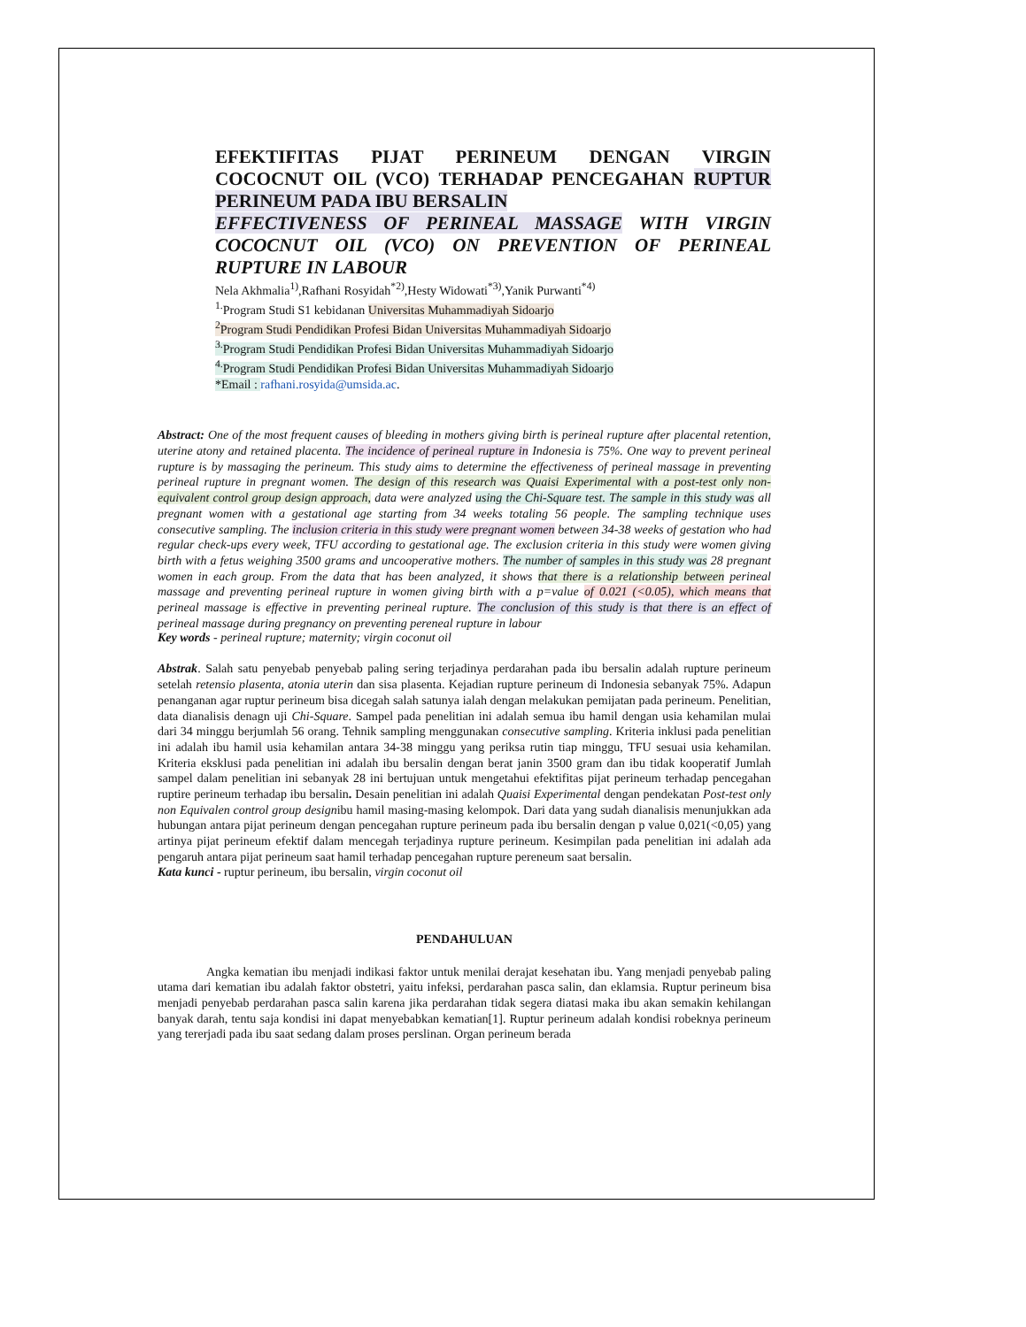EFEKTIFITAS PIJAT PERINEUM DENGAN VIRGIN COCOCNUT OIL (VCO) TERHADAP PENCEGAHAN RUPTUR PERINEUM PADA IBU BERSALIN
EFFECTIVENESS OF PERINEAL MASSAGE WITH VIRGIN COCOCNUT OIL (VCO) ON PREVENTION OF PERINEAL RUPTURE IN LABOUR
Nela Akhmalia<sup>1)</sup>,Rafhani Rosyidah<sup>*2)</sup>,Hesty Widowati<sup>*3)</sup>,Yanik Purwanti<sup>*4)</sup>
<sup>1.</sup> Program Studi S1 kebidanan Universitas Muhammadiyah Sidoarjo
<sup>2</sup> Program Studi Pendidikan Profesi Bidan Universitas Muhammadiyah Sidoarjo
<sup>3.</sup> Program Studi Pendidikan Profesi Bidan Universitas Muhammadiyah Sidoarjo
<sup>4.</sup> Program Studi Pendidikan Profesi Bidan Universitas Muhammadiyah Sidoarjo
*Email : rafhani.rosyida@umsida.ac.
Abstract: One of the most frequent causes of bleeding in mothers giving birth is perineal rupture after placental retention, uterine atony and retained placenta. The incidence of perineal rupture in Indonesia is 75%. One way to prevent perineal rupture is by massaging the perineum. This study aims to determine the effectiveness of perineal massage in preventing perineal rupture in pregnant women. The design of this research was Quaisi Experimental with a post-test only non-equivalent control group design approach, data were analyzed using the Chi-Square test. The sample in this study was all pregnant women with a gestational age starting from 34 weeks totaling 56 people. The sampling technique uses consecutive sampling. The inclusion criteria in this study were pregnant women between 34-38 weeks of gestation who had regular check-ups every week, TFU according to gestational age. The exclusion criteria in this study were women giving birth with a fetus weighing 3500 grams and uncooperative mothers. The number of samples in this study was 28 pregnant women in each group. From the data that has been analyzed, it shows that there is a relationship between perineal massage and preventing perineal rupture in women giving birth with a p=value of 0.021 (<0.05), which means that perineal massage is effective in preventing perineal rupture. The conclusion of this study is that there is an effect of perineal massage during pregnancy on preventing pereneal rupture in labour
Key words - perineal rupture; maternity; virgin coconut oil
Abstrak. Salah satu penyebab penyebab paling sering terjadinya perdarahan pada ibu bersalin adalah rupture perineum setelah retensio plasenta, atonia uterin dan sisa plasenta. Kejadian rupture perineum di Indonesia sebanyak 75%. Adapun penanganan agar ruptur perineum bisa dicegah salah satunya ialah dengan melakukan pemijatan pada perineum. Penelitian, data dianalisis denagn uji Chi-Square. Sampel pada penelitian ini adalah semua ibu hamil dengan usia kehamilan mulai dari 34 minggu berjumlah 56 orang. Tehnik sampling menggunakan consecutive sampling. Kriteria inklusi pada penelitian ini adalah ibu hamil usia kehamilan antara 34-38 minggu yang periksa rutin tiap minggu, TFU sesuai usia kehamilan. Kriteria eksklusi pada penelitian ini adalah ibu bersalin dengan berat janin 3500 gram dan ibu tidak kooperatif Jumlah sampel dalam penelitian ini sebanyak 28 ini bertujuan untuk mengetahui efektifitas pijat perineum terhadap pencegahan ruptire perineum terhadap ibu bersalin. Desain penelitian ini adalah Quaisi Experimental dengan pendekatan Post-test only non Equivalen control group designibu hamil masing-masing kelompok. Dari data yang sudah dianalisis menunjukkan ada hubungan antara pijat perineum dengan pencegahan rupture perineum pada ibu bersalin dengan p value 0,021(<0,05) yang artinya pijat perineum efektif dalam mencegah terjadinya rupture perineum. Kesimpilan pada penelitian ini adalah ada pengaruh antara pijat perineum saat hamil terhadap pencegahan rupture pereneum saat bersalin.
Kata kunci - ruptur perineum, ibu bersalin, virgin coconut oil
PENDAHULUAN
Angka kematian ibu menjadi indikasi faktor untuk menilai derajat kesehatan ibu. Yang menjadi penyebab paling utama dari kematian ibu adalah faktor obstetri, yaitu infeksi, perdarahan pasca salin, dan eklamsia. Ruptur perineum bisa menjadi penyebab perdarahan pasca salin karena jika perdarahan tidak segera diatasi maka ibu akan semakin kehilangan banyak darah, tentu saja kondisi ini dapat menyebabkan kematian[1]. Ruptur perineum adalah kondisi robeknya perineum yang tererjadi pada ibu saat sedang dalam proses perslinan. Organ perineum berada